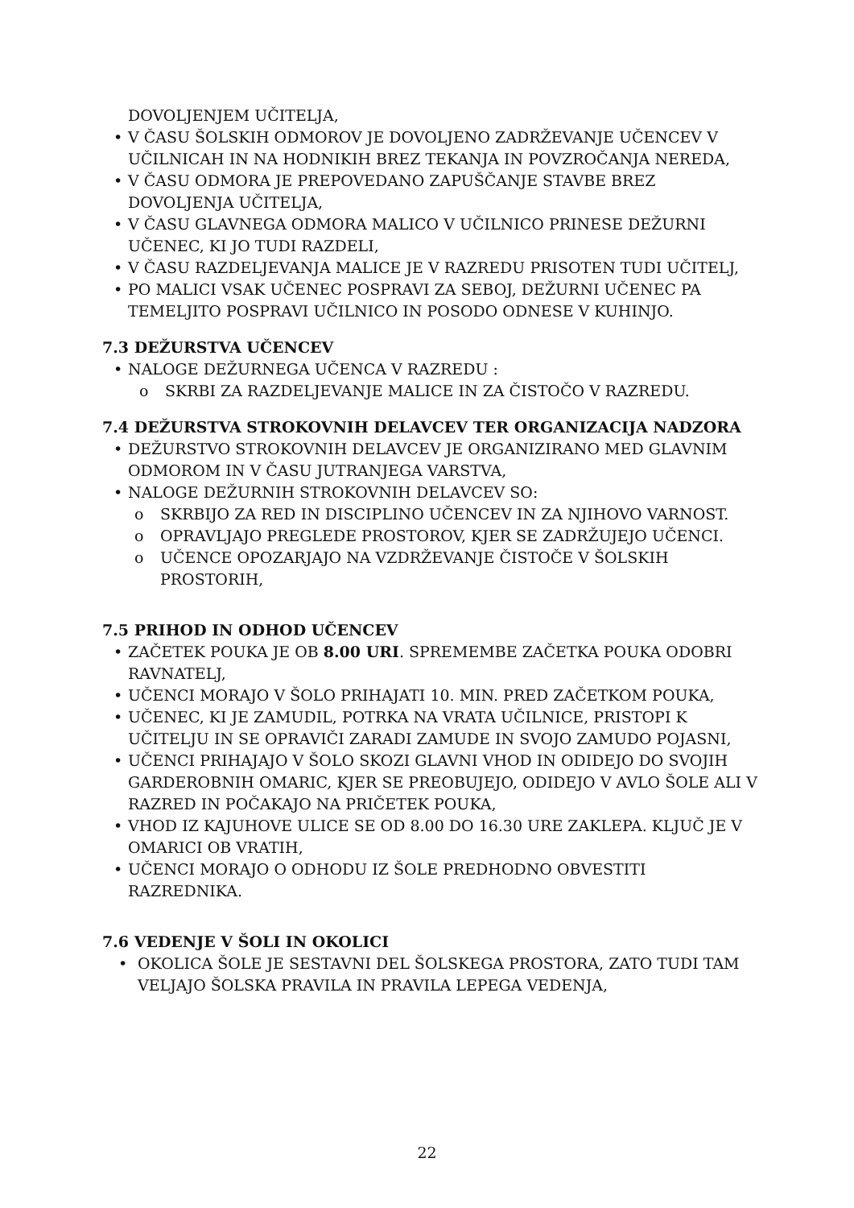DOVOLJENJEM UČITELJA,
• V ČASU ŠOLSKIH ODMOROV JE DOVOLJENO ZADRŽEVANJE UČENCEV V UČILNICAH IN NA HODNIKIH BREZ TEKANJA IN POVZROČANJA NEREDA,
• V ČASU ODMORA JE PREPOVEDANO ZAPUŠČANJE STAVBE BREZ DOVOLJENJA UČITELJA,
• V ČASU GLAVNEGA ODMORA MALICO V UČILNICO PRINESE DEŽURNI UČENEC, KI JO TUDI RAZDELI,
• V ČASU RAZDELJEVANJA MALICE JE V RAZREDU PRISOTEN TUDI UČITELJ,
• PO MALICI VSAK UČENEC POSPRAVI ZA SEBOJ, DEŽURNI UČENEC PA TEMELJITO POSPRAVI UČILNICO IN POSODO ODNESE V KUHINJO.
7.3 DEŽURSTVA UČENCEV
• NALOGE DEŽURNEGA UČENCA V RAZREDU :
o SKRBI ZA RAZDELJEVANJE MALICE IN ZA ČISTOČO V RAZREDU.
7.4 DEŽURSTVA STROKOVNIH DELAVCEV TER ORGANIZACIJA NADZORA
• DEŽURSTVO STROKOVNIH DELAVCEV JE ORGANIZIRANO MED GLAVNIM ODMOROM IN V ČASU JUTRANJEGA VARSTVA,
• NALOGE DEŽURNIH STROKOVNIH DELAVCEV SO:
o SKRBIJO ZA RED IN DISCIPLINO UČENCEV IN ZA NJIHOVO VARNOST.
o OPRAVLJAJO PREGLEDE PROSTOROV, KJER SE ZADRŽUJEJO UČENCI.
o UČENCE OPOZARJAJO NA VZDRŽEVANJE ČISTOČE V ŠOLSKIH PROSTORIH,
7.5 PRIHOD IN ODHOD UČENCEV
• ZAČETEK POUKA JE OB 8.00 URI. SPREMEMBE ZAČETKA POUKA ODOBRI RAVNATELJ,
• UČENCI MORAJO V ŠOLO PRIHAJATI 10. MIN. PRED ZAČETKOM POUKA,
• UČENEC, KI JE ZAMUDIL, POTRKA NA VRATA UČILNICE, PRISTOPI K UČITELJU IN SE OPRAVIČI ZARADI ZAMUDE IN SVOJO ZAMUDO POJASNI,
• UČENCI PRIHAJAJO V ŠOLO SKOZI GLAVNI VHOD IN ODIDEJO DO SVOJIH GARDEROBNIH OMARIC, KJER SE PREOBUJEJO, ODIDEJO V AVLO ŠOLE ALI V RAZRED IN POČAKAJO NA PRIČETEK POUKA,
• VHOD IZ KAJUHOVE ULICE SE OD 8.00 DO 16.30 URE ZAKLEPA. KLJUČ JE V OMARICI OB VRATIH,
• UČENCI MORAJO O ODHODU IZ ŠOLE PREDHODNO OBVESTITI RAZREDNIKA.
7.6 VEDENJE V ŠOLI IN OKOLICI
• OKOLICA ŠOLE JE SESTAVNI DEL ŠOLSKEGA PROSTORA, ZATO TUDI TAM VELJAJO ŠOLSKA PRAVILA IN PRAVILA LEPEGA VEDENJA,
22